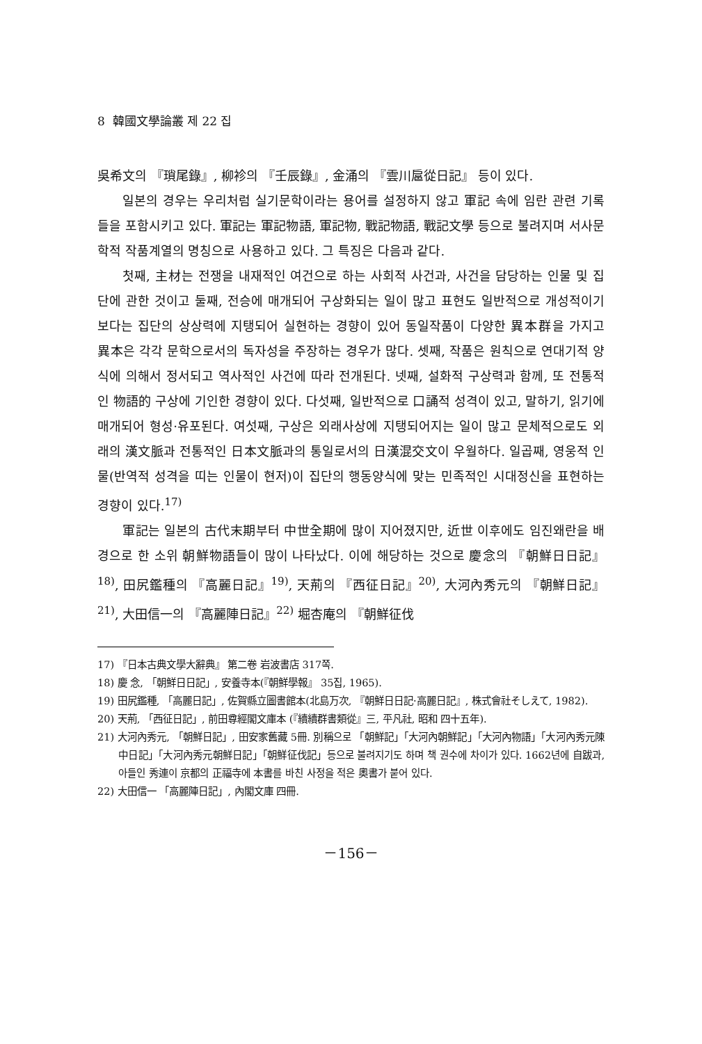8 韓國文學論叢 제 22 집
吳希文의 『瑣尾錄』, 柳袗의 『壬辰錄』, 金涌의 『雲川扈從日記』 등이 있다.
일본의 경우는 우리처럼 실기문학이라는 용어를 설정하지 않고 軍記 속에 임란 관련 기록들을 포함시키고 있다. 軍記는 軍記物語, 軍記物, 戰記物語, 戰記文學 등으로 불려지며 서사문학적 작품계열의 명칭으로 사용하고 있다. 그 특징은 다음과 같다.
첫째, 主材는 전쟁을 내재적인 여건으로 하는 사회적 사건과, 사건을 담당하는 인물 및 집단에 관한 것이고 둘째, 전승에 매개되어 구상화되는 일이 많고 표현도 일반적으로 개성적이기보다는 집단의 상상력에 지탱되어 실현하는 경향이 있어 동일작품이 다양한 異本群을 가지고 異本은 각각 문학으로서의 독자성을 주장하는 경우가 많다. 셋째, 작품은 원칙으로 연대기적 양식에 의해서 정서되고 역사적인 사건에 따라 전개된다. 넷째, 설화적 구상력과 함께, 또 전통적인 物語的 구상에 기인한 경향이 있다. 다섯째, 일반적으로 口誦적 성격이 있고, 말하기, 읽기에 매개되어 형성·유포된다. 여섯째, 구상은 외래사상에 지탱되어지는 일이 많고 문체적으로도 외래의 漢文脈과 전통적인 日本文脈과의 통일로서의 日漢混交文이 우월하다. 일곱째, 영웅적 인물(반역적 성격을 띠는 인물이 현저)이 집단의 행동양식에 맞는 민족적인 시대정신을 표현하는 경향이 있다.<sup>17)</sup>
軍記는 일본의 古代末期부터 中世全期에 많이 지어졌지만, 近世 이후에도 임진왜란을 배경으로 한 소위 朝鮮物語들이 많이 나타났다. 이에 해당하는 것으로 慶念의 『朝鮮日日記』<sup>18)</sup>, 田尻鑑種의 『高麗日記』<sup>19)</sup>, 天荊의 『西征日記』<sup>20)</sup>, 大河內秀元의 『朝鮮日記』<sup>21)</sup>, 大田信一의 『高麗陣日記』<sup>22)</sup> 堀杏庵의 『朝鮮征伐
17) 『日本古典文學大辭典』 第二卷 岩波書店 317쪽.
18) 慶 念, 「朝鮮日日記」, 安養寺本(『朝鮮學報』 35집, 1965).
19) 田尻鑑種, 「高麗日記」, 佐賀縣立圖書館本(北島万次, 『朝鮮日日記·高麗日記』, 株式會社そしえて, 1982).
20) 天荊, 「西征日記」, 前田尊經閣文庫本 (『續續群書類從』三, 平凡社, 昭和 四十五年).
21) 大河內秀元, 「朝鮮日記」, 田安家舊藏 5冊. 別稱으로 「朝鮮記」「大河內朝鮮記」「大河內物語」「大河內秀元陳中日記」「大河內秀元朝鮮日記」「朝鮮征伐記」등으로 불려지기도 하며 책 권수에 차이가 있다. 1662년에 自跋과, 아들인 秀連이 京都의 正福寺에 本書를 바친 사정을 적은 奧書가 붙어 있다.
22) 大田信一 「高麗陣日記」, 內閣文庫 四冊.
－156－